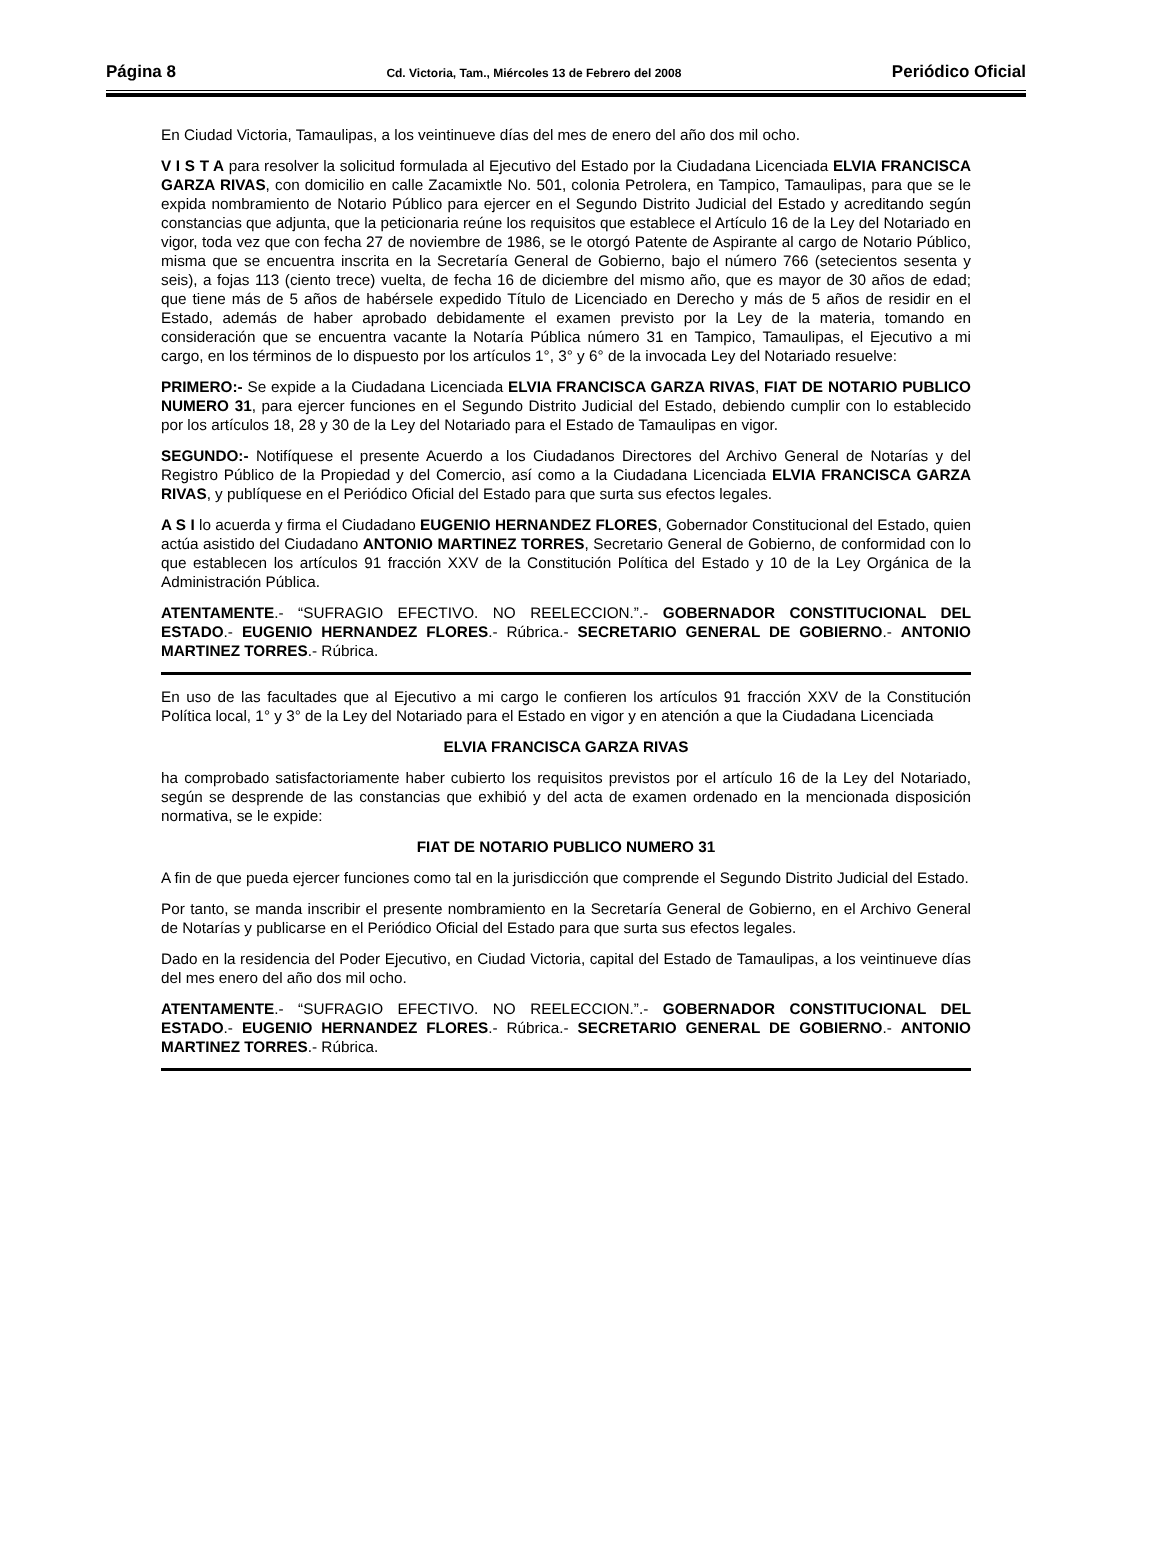Página 8 Cd. Victoria, Tam., Miércoles 13 de Febrero del 2008 Periódico Oficial
En Ciudad Victoria, Tamaulipas, a los veintinueve días del mes de enero del año dos mil ocho.
V I S T A para resolver la solicitud formulada al Ejecutivo del Estado por la Ciudadana Licenciada ELVIA FRANCISCA GARZA RIVAS, con domicilio en calle Zacamixtle No. 501, colonia Petrolera, en Tampico, Tamaulipas, para que se le expida nombramiento de Notario Público para ejercer en el Segundo Distrito Judicial del Estado y acreditando según constancias que adjunta, que la peticionaria reúne los requisitos que establece el Artículo 16 de la Ley del Notariado en vigor, toda vez que con fecha 27 de noviembre de 1986, se le otorgó Patente de Aspirante al cargo de Notario Público, misma que se encuentra inscrita en la Secretaría General de Gobierno, bajo el número 766 (setecientos sesenta y seis), a fojas 113 (ciento trece) vuelta, de fecha 16 de diciembre del mismo año, que es mayor de 30 años de edad; que tiene más de 5 años de habérsele expedido Título de Licenciado en Derecho y más de 5 años de residir en el Estado, además de haber aprobado debidamente el examen previsto por la Ley de la materia, tomando en consideración que se encuentra vacante la Notaría Pública número 31 en Tampico, Tamaulipas, el Ejecutivo a mi cargo, en los términos de lo dispuesto por los artículos 1°, 3° y 6° de la invocada Ley del Notariado resuelve:
PRIMERO:- Se expide a la Ciudadana Licenciada ELVIA FRANCISCA GARZA RIVAS, FIAT DE NOTARIO PUBLICO NUMERO 31, para ejercer funciones en el Segundo Distrito Judicial del Estado, debiendo cumplir con lo establecido por los artículos 18, 28 y 30 de la Ley del Notariado para el Estado de Tamaulipas en vigor.
SEGUNDO:- Notifíquese el presente Acuerdo a los Ciudadanos Directores del Archivo General de Notarías y del Registro Público de la Propiedad y del Comercio, así como a la Ciudadana Licenciada ELVIA FRANCISCA GARZA RIVAS, y publíquese en el Periódico Oficial del Estado para que surta sus efectos legales.
A S I lo acuerda y firma el Ciudadano EUGENIO HERNANDEZ FLORES, Gobernador Constitucional del Estado, quien actúa asistido del Ciudadano ANTONIO MARTINEZ TORRES, Secretario General de Gobierno, de conformidad con lo que establecen los artículos 91 fracción XXV de la Constitución Política del Estado y 10 de la Ley Orgánica de la Administración Pública.
ATENTAMENTE.- “SUFRAGIO EFECTIVO. NO REELECCION.”.- GOBERNADOR CONSTITUCIONAL DEL ESTADO.- EUGENIO HERNANDEZ FLORES.- Rúbrica.- SECRETARIO GENERAL DE GOBIERNO.- ANTONIO MARTINEZ TORRES.- Rúbrica.
En uso de las facultades que al Ejecutivo a mi cargo le confieren los artículos 91 fracción XXV de la Constitución Política local, 1° y 3° de la Ley del Notariado para el Estado en vigor y en atención a que la Ciudadana Licenciada
ELVIA FRANCISCA GARZA RIVAS
ha comprobado satisfactoriamente haber cubierto los requisitos previstos por el artículo 16 de la Ley del Notariado, según se desprende de las constancias que exhibió y del acta de examen ordenado en la mencionada disposición normativa, se le expide:
FIAT DE NOTARIO PUBLICO NUMERO 31
A fin de que pueda ejercer funciones como tal en la jurisdicción que comprende el Segundo Distrito Judicial del Estado.
Por tanto, se manda inscribir el presente nombramiento en la Secretaría General de Gobierno, en el Archivo General de Notarías y publicarse en el Periódico Oficial del Estado para que surta sus efectos legales.
Dado en la residencia del Poder Ejecutivo, en Ciudad Victoria, capital del Estado de Tamaulipas, a los veintinueve días del mes enero del año dos mil ocho.
ATENTAMENTE.- “SUFRAGIO EFECTIVO. NO REELECCION.”.- GOBERNADOR CONSTITUCIONAL DEL ESTADO.- EUGENIO HERNANDEZ FLORES.- Rúbrica.- SECRETARIO GENERAL DE GOBIERNO.- ANTONIO MARTINEZ TORRES.- Rúbrica.